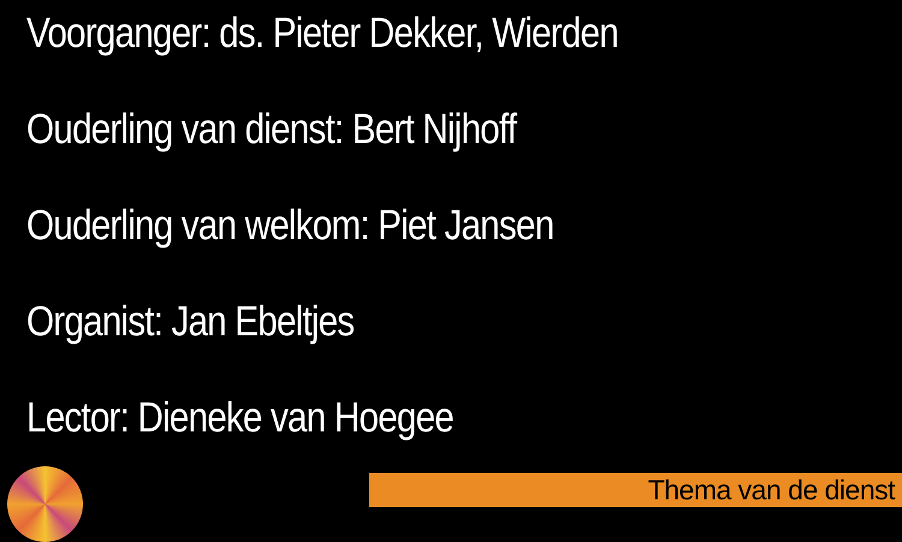Voorganger: ds. Pieter Dekker, Wierden
Ouderling van dienst: Bert Nijhoff
Ouderling van welkom: Piet Jansen
Organist: Jan Ebeltjes
Lector: Dieneke van Hoegee
Thema van de dienst